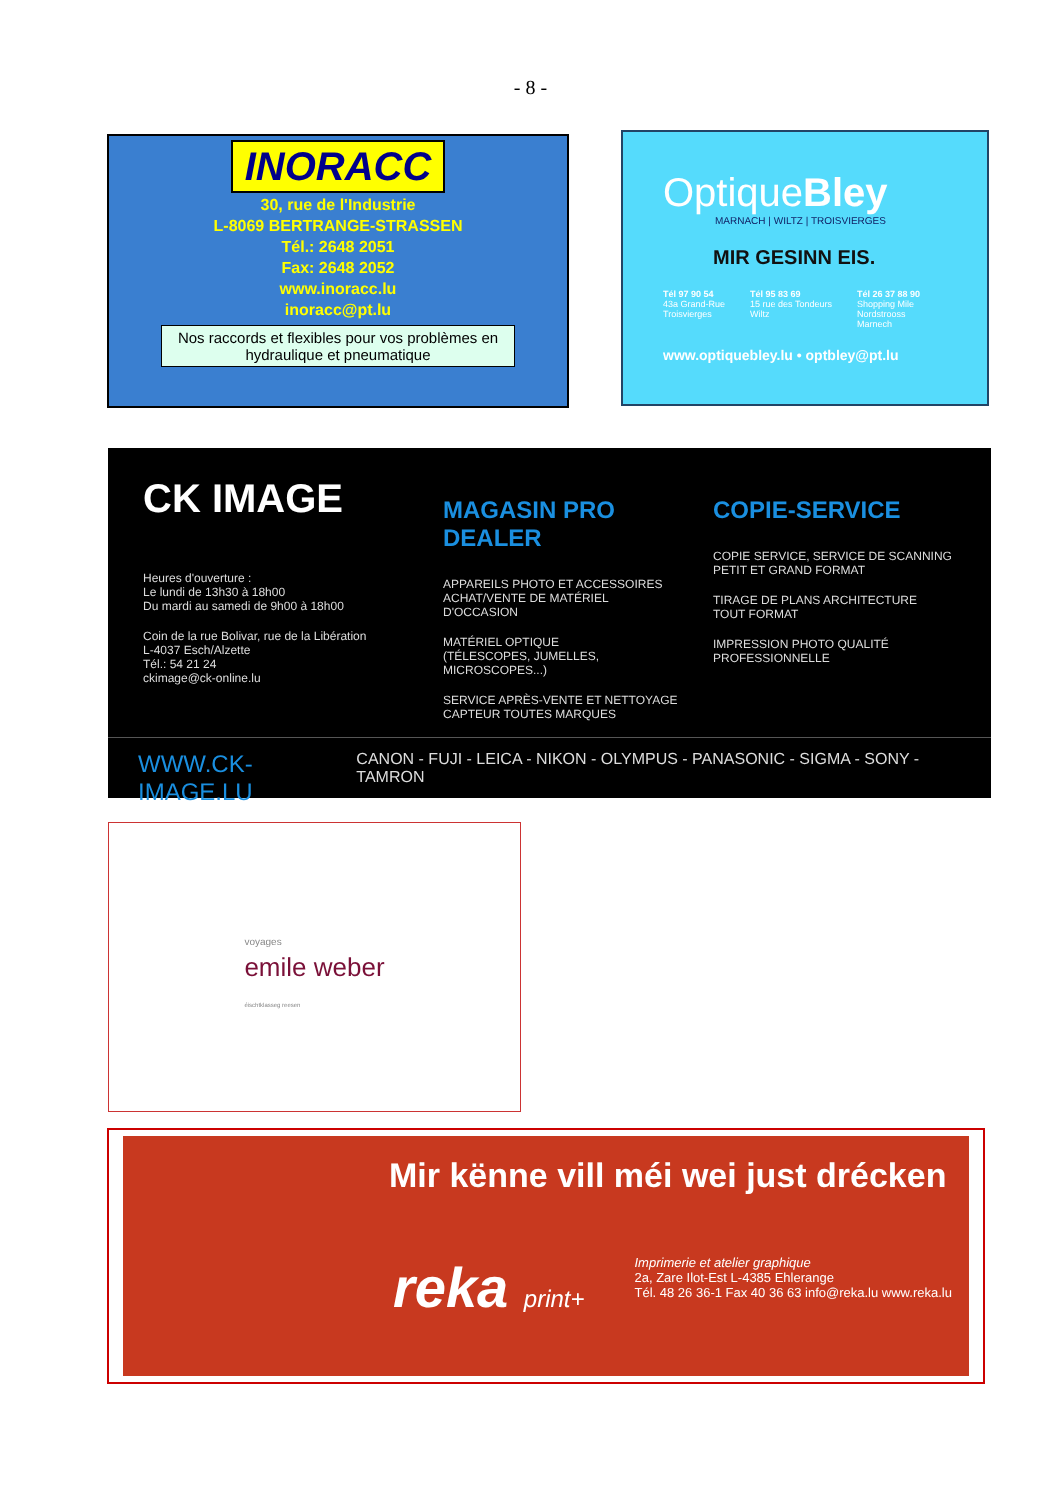- 8 -
INORACC
30, rue de l'Industrie
L-8069 BERTRANGE-STRASSEN
Tél.: 2648 2051
Fax: 2648 2052
www.inoracc.lu
inoracc@pt.lu
Nos raccords et flexibles pour vos problèmes en hydraulique et pneumatique
OptiqueBley
MARNACH | WILTZ | TROISVIERGES
MIR GESINN EIS.
Tél 97 90 54
43a Grand-Rue
Troisvierges
Tél 95 83 69
15 rue des Tondeurs
Wiltz
Tél 26 37 88 90
Shopping Mile
Nordstrooss
Marnech
www.optiquebley.lu • optbley@pt.lu
CK IMAGE
Heures d'ouverture :
Le lundi de 13h30 à 18h00
Du mardi au samedi de 9h00 à 18h00
Coin de la rue Bolivar, rue de la Libération
L-4037 Esch/Alzette
Tél.: 54 21 24
ckimage@ck-online.lu
MAGASIN PRO DEALER
APPAREILS PHOTO ET ACCESSOIRES
ACHAT/VENTE DE MATÉRIEL D'OCCASION
MATÉRIEL OPTIQUE
(TÉLESCOPES, JUMELLES, MICROSCOPES...)
SERVICE APRÈS-VENTE ET NETTOYAGE
CAPTEUR TOUTES MARQUES
COPIE-SERVICE
COPIE SERVICE, SERVICE DE SCANNING
PETIT ET GRAND FORMAT
TIRAGE DE PLANS ARCHITECTURE
TOUT FORMAT
IMPRESSION PHOTO QUALITÉ
PROFESSIONNELLE
WWW.CK-IMAGE.LU CANON - FUJI - LEICA - NIKON - OLYMPUS - PANASONIC - SIGMA - SONY - TAMRON
voyages
emile weber
éischtklasseg reesen
Mir kënne vill méi wei just drécken
reka print+
Imprimerie et atelier graphique
2a, Zare Ilot-Est L-4385 Ehlerange
Tél. 48 26 36-1 Fax 40 36 63 info@reka.lu www.reka.lu